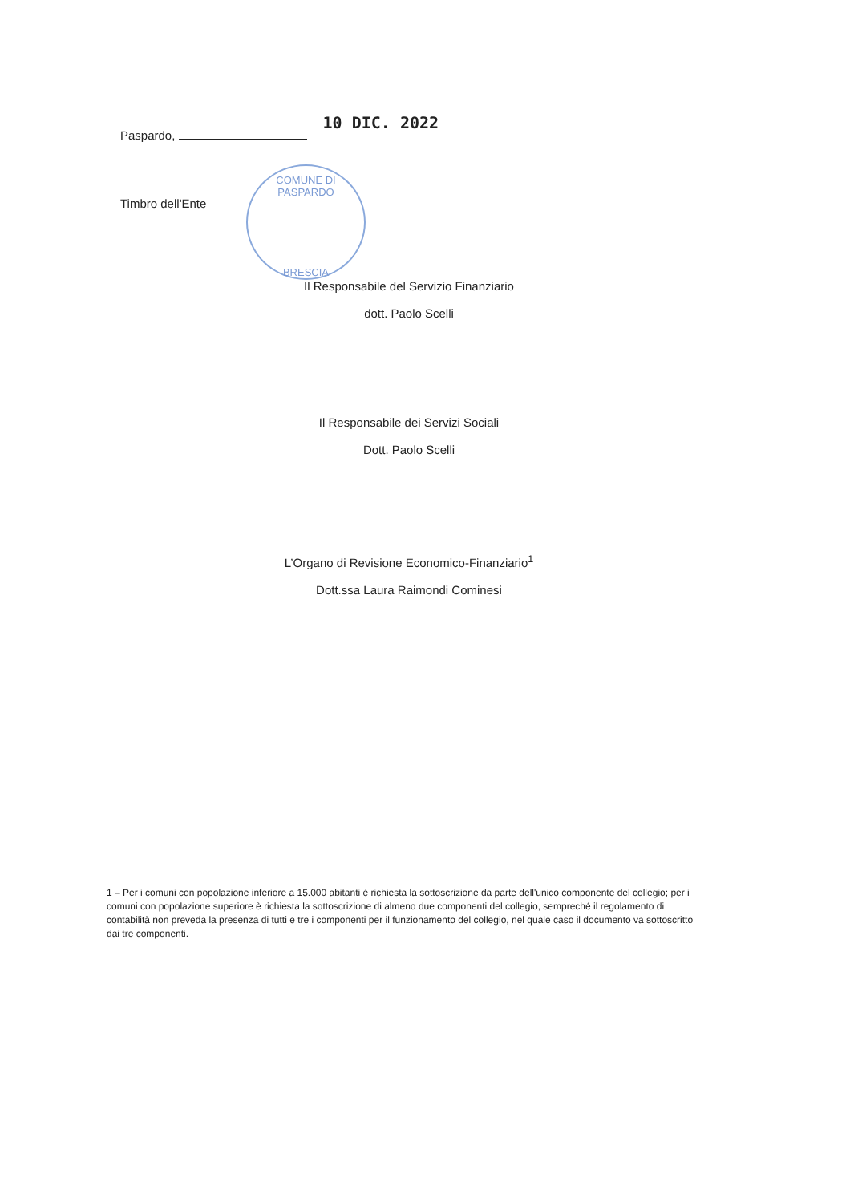Paspardo, 10 DIC. 2022
Timbro dell'Ente
COMUNE DI PASPARDO
BRESCIA
Il Responsabile del Servizio Finanziario
dott. Paolo Scelli
Il Responsabile dei Servizi Sociali
Dott. Paolo Scelli
L’Organo di Revisione Economico-Finanziario<sup>1</sup>
Dott.ssa Laura Raimondi Cominesi
1 – Per i comuni con popolazione inferiore a 15.000 abitanti è richiesta la sottoscrizione da parte dell'unico componente del collegio; per i comuni con popolazione superiore è richiesta la sottoscrizione di almeno due componenti del collegio, sempreché il regolamento di contabilità non preveda la presenza di tutti e tre i componenti per il funzionamento del collegio, nel quale caso il documento va sottoscritto dai tre componenti.